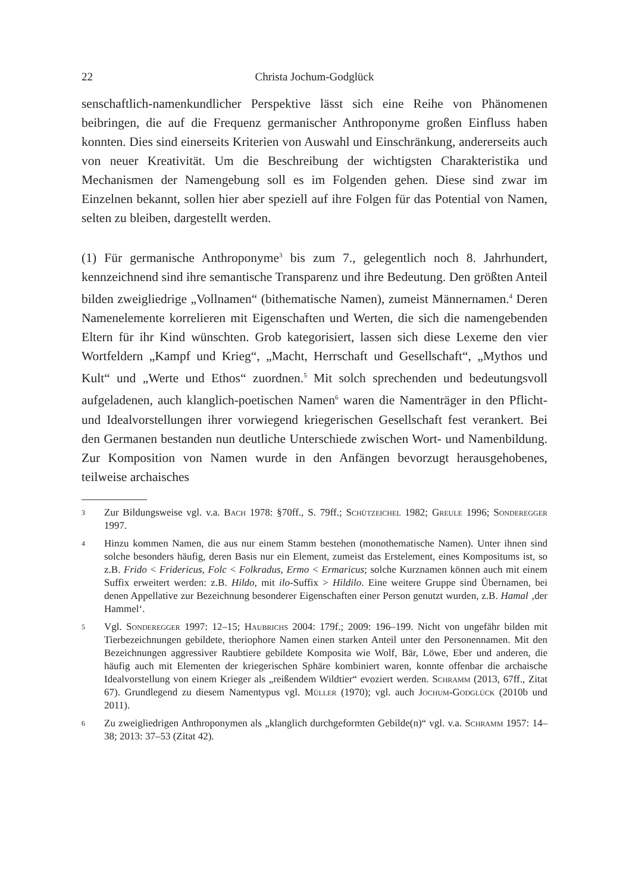22 Christa Jochum-Godglück
senschaftlich-namenkundlicher Perspektive lässt sich eine Reihe von Phänomenen beibringen, die auf die Frequenz germanischer Anthroponyme großen Einfluss haben konnten. Dies sind einerseits Kriterien von Auswahl und Einschränkung, andererseits auch von neuer Kreativität. Um die Beschreibung der wichtigsten Charakteristika und Mechanismen der Namengebung soll es im Folgenden gehen. Diese sind zwar im Einzelnen bekannt, sollen hier aber speziell auf ihre Folgen für das Potential von Namen, selten zu bleiben, dargestellt werden.
(1) Für germanische Anthroponyme<sup>3</sup> bis zum 7., gelegentlich noch 8. Jahrhundert, kennzeichnend sind ihre semantische Transparenz und ihre Bedeutung. Den größten Anteil bilden zweigliedrige „Vollnamen“ (bithematische Namen), zumeist Männernamen.<sup>4</sup> Deren Namenelemente korrelieren mit Eigenschaften und Werten, die sich die namengebenden Eltern für ihr Kind wünschten. Grob kategorisiert, lassen sich diese Lexeme den vier Wortfeldern „Kampf und Krieg“, „Macht, Herrschaft und Gesellschaft“, „Mythos und Kult“ und „Werte und Ethos“ zuordnen.<sup>5</sup> Mit solch sprechenden und bedeutungsvoll aufgeladenen, auch klanglich-poetischen Namen<sup>6</sup> waren die Namenträger in den Pflicht- und Idealvorstellungen ihrer vorwiegend kriegerischen Gesellschaft fest verankert. Bei den Germanen bestanden nun deutliche Unterschiede zwischen Wort- und Namenbildung. Zur Komposition von Namen wurde in den Anfängen bevorzugt herausgehobenes, teilweise archaisches
3 Zur Bildungsweise vgl. v.a. Bach 1978: §70ff., S. 79ff.; Schützeichel 1982; Greule 1996; Sonderegger 1997.
4 Hinzu kommen Namen, die aus nur einem Stamm bestehen (monothematische Namen). Unter ihnen sind solche besonders häufig, deren Basis nur ein Element, zumeist das Erstelement, eines Kompositums ist, so z.B. Frido < Fridericus, Folc < Folkradus, Ermo < Ermaricus; solche Kurznamen können auch mit einem Suffix erweitert werden: z.B. Hildo, mit ilo-Suffix > Hildilo. Eine weitere Gruppe sind Übernamen, bei denen Appellative zur Bezeichnung besonderer Eigenschaften einer Person genutzt wurden, z.B. Hamal ‚der Hammel‘.
5 Vgl. Sonderegger 1997: 12–15; Haubrichs 2004: 179f.; 2009: 196–199. Nicht von ungefähr bilden mit Tierbezeichnungen gebildete, theriophore Namen einen starken Anteil unter den Personennamen. Mit den Bezeichnungen aggressiver Raubtiere gebildete Komposita wie Wolf, Bär, Löwe, Eber und anderen, die häufig auch mit Elementen der kriegerischen Sphäre kombiniert waren, konnte offenbar die archaische Idealvorstellung von einem Krieger als „reißendem Wildtier“ evoziert werden. Schramm (2013, 67ff., Zitat 67). Grundlegend zu diesem Namentypus vgl. Müller (1970); vgl. auch Jochum-Godglück (2010b und 2011).
6 Zu zweigliedrigen Anthroponymen als „klanglich durchgeformten Gebilde(n)“ vgl. v.a. Schramm 1957: 14–38; 2013: 37–53 (Zitat 42).